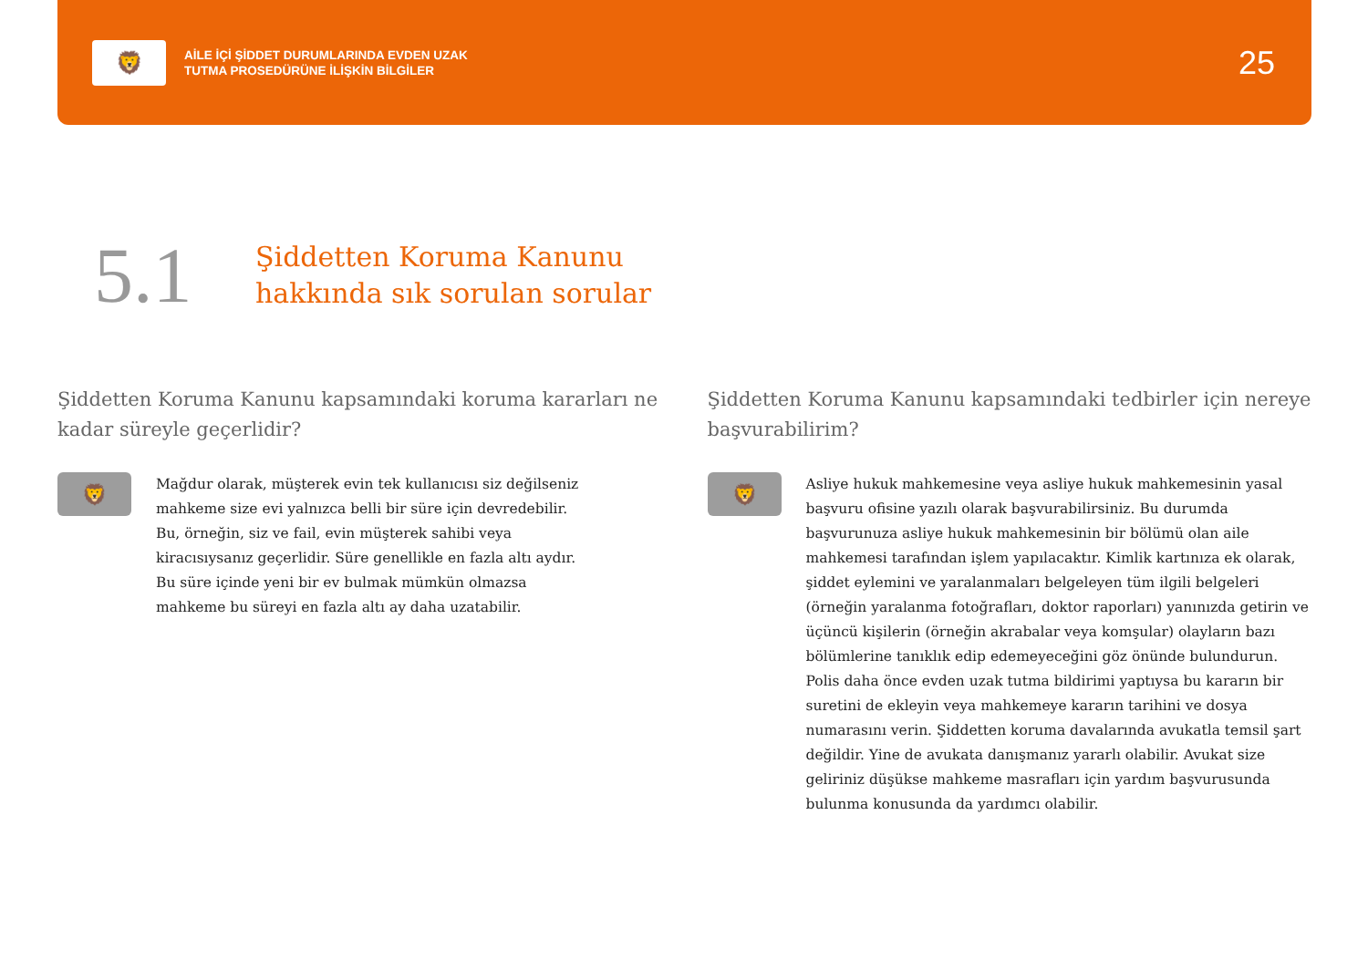🦁
AİLE İÇİ ŞİDDET DURUMLARINDA EVDEN UZAK
TUTMA PROSEDÜRÜNE İLİŞKİN BİLGİLER
25
5.1
Şiddetten Koruma Kanunu
hakkında sık sorulan sorular
Şiddetten Koruma Kanunu kapsamındaki koruma kararları ne kadar süreyle geçerlidir?
🦁
Mağdur olarak, müşterek evin tek kullanıcısı siz değilseniz mahkeme size evi yalnızca belli bir süre için devredebilir. Bu, örneğin, siz ve fail, evin müşterek sahibi veya kiracısıysanız geçerlidir. Süre genellikle en fazla altı aydır. Bu süre içinde yeni bir ev bulmak mümkün olmazsa mahkeme bu süreyi en fazla altı ay daha uzatabilir.
Şiddetten Koruma Kanunu kapsamındaki tedbirler için nereye başvurabilirim?
🦁
Asliye hukuk mahkemesine veya asliye hukuk mahkemesinin yasal başvuru ofisine yazılı olarak başvurabilirsiniz. Bu durumda başvurunuza asliye hukuk mahkemesinin bir bölümü olan aile mahkemesi tarafından işlem yapılacaktır. Kimlik kartınıza ek olarak, şiddet eylemini ve yaralanmaları belgeleyen tüm ilgili belgeleri (örneğin yaralanma fotoğrafları, doktor raporları) yanınızda getirin ve üçüncü kişilerin (örneğin akrabalar veya komşular) olayların bazı bölümlerine tanıklık edip edemeyeceğini göz önünde bulundurun. Polis daha önce evden uzak tutma bildirimi yaptıysa bu kararın bir suretini de ekleyin veya mahkemeye kararın tarihini ve dosya numarasını verin. Şiddetten koruma davalarında avukatla temsil şart değildir. Yine de avukata danışmanız yararlı olabilir. Avukat size geliriniz düşükse mahkeme masrafları için yardım başvurusunda bulunma konusunda da yardımcı olabilir.